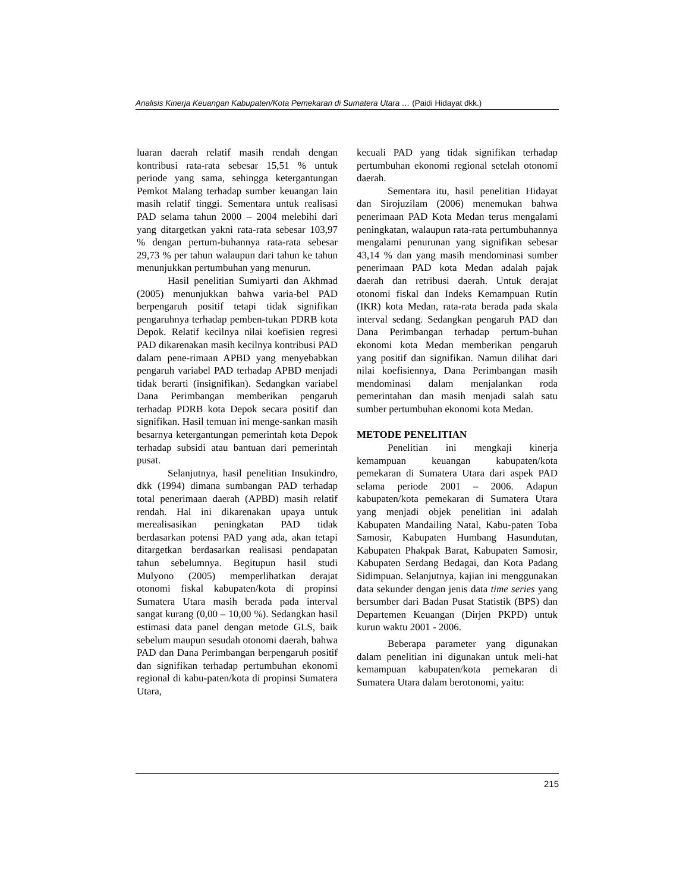Analisis Kinerja Keuangan Kabupaten/Kota Pemekaran di Sumatera Utara … (Paidi Hidayat dkk.)
luaran daerah relatif masih rendah dengan kontribusi rata-rata sebesar 15,51 % untuk periode yang sama, sehingga ketergantungan Pemkot Malang terhadap sumber keuangan lain masih relatif tinggi. Sementara untuk realisasi PAD selama tahun 2000 – 2004 melebihi dari yang ditargetkan yakni rata-rata sebesar 103,97 % dengan pertum-buhannya rata-rata sebesar 29,73 % per tahun walaupun dari tahun ke tahun menunjukkan pertumbuhan yang menurun.
Hasil penelitian Sumiyarti dan Akhmad (2005) menunjukkan bahwa varia-bel PAD berpengaruh positif tetapi tidak signifikan pengaruhnya terhadap pemben-tukan PDRB kota Depok. Relatif kecilnya nilai koefisien regresi PAD dikarenakan masih kecilnya kontribusi PAD dalam pene-rimaan APBD yang menyebabkan pengaruh variabel PAD terhadap APBD menjadi tidak berarti (insignifikan). Sedangkan variabel Dana Perimbangan memberikan pengaruh terhadap PDRB kota Depok secara positif dan signifikan. Hasil temuan ini menge-sankan masih besarnya ketergantungan pemerintah kota Depok terhadap subsidi atau bantuan dari pemerintah pusat.
Selanjutnya, hasil penelitian Insukindro, dkk (1994) dimana sumbangan PAD terhadap total penerimaan daerah (APBD) masih relatif rendah. Hal ini dikarenakan upaya untuk merealisasikan peningkatan PAD tidak berdasarkan potensi PAD yang ada, akan tetapi ditargetkan berdasarkan realisasi pendapatan tahun sebelumnya. Begitupun hasil studi Mulyono (2005) memperlihatkan derajat otonomi fiskal kabupaten/kota di propinsi Sumatera Utara masih berada pada interval sangat kurang (0,00 – 10,00 %). Sedangkan hasil estimasi data panel dengan metode GLS, baik sebelum maupun sesudah otonomi daerah, bahwa PAD dan Dana Perimbangan berpengaruh positif dan signifikan terhadap pertumbuhan ekonomi regional di kabu-paten/kota di propinsi Sumatera Utara,
kecuali PAD yang tidak signifikan terhadap pertumbuhan ekonomi regional setelah otonomi daerah.
Sementara itu, hasil penelitian Hidayat dan Sirojuzilam (2006) menemukan bahwa penerimaan PAD Kota Medan terus mengalami peningkatan, walaupun rata-rata pertumbuhannya mengalami penurunan yang signifikan sebesar 43,14 % dan yang masih mendominasi sumber penerimaan PAD kota Medan adalah pajak daerah dan retribusi daerah. Untuk derajat otonomi fiskal dan Indeks Kemampuan Rutin (IKR) kota Medan, rata-rata berada pada skala interval sedang. Sedangkan pengaruh PAD dan Dana Perimbangan terhadap pertum-buhan ekonomi kota Medan memberikan pengaruh yang positif dan signifikan. Namun dilihat dari nilai koefisiennya, Dana Perimbangan masih mendominasi dalam menjalankan roda pemerintahan dan masih menjadi salah satu sumber pertumbuhan ekonomi kota Medan.
METODE PENELITIAN
Penelitian ini mengkaji kinerja kemampuan keuangan kabupaten/kota pemekaran di Sumatera Utara dari aspek PAD selama periode 2001 – 2006. Adapun kabupaten/kota pemekaran di Sumatera Utara yang menjadi objek penelitian ini adalah Kabupaten Mandailing Natal, Kabu-paten Toba Samosir, Kabupaten Humbang Hasundutan, Kabupaten Phakpak Barat, Kabupaten Samosir, Kabupaten Serdang Bedagai, dan Kota Padang Sidimpuan. Selanjutnya, kajian ini menggunakan data sekunder dengan jenis data time series yang bersumber dari Badan Pusat Statistik (BPS) dan Departemen Keuangan (Dirjen PKPD) untuk kurun waktu 2001 - 2006.
Beberapa parameter yang digunakan dalam penelitian ini digunakan untuk meli-hat kemampuan kabupaten/kota pemekaran di Sumatera Utara dalam berotonomi, yaitu:
215